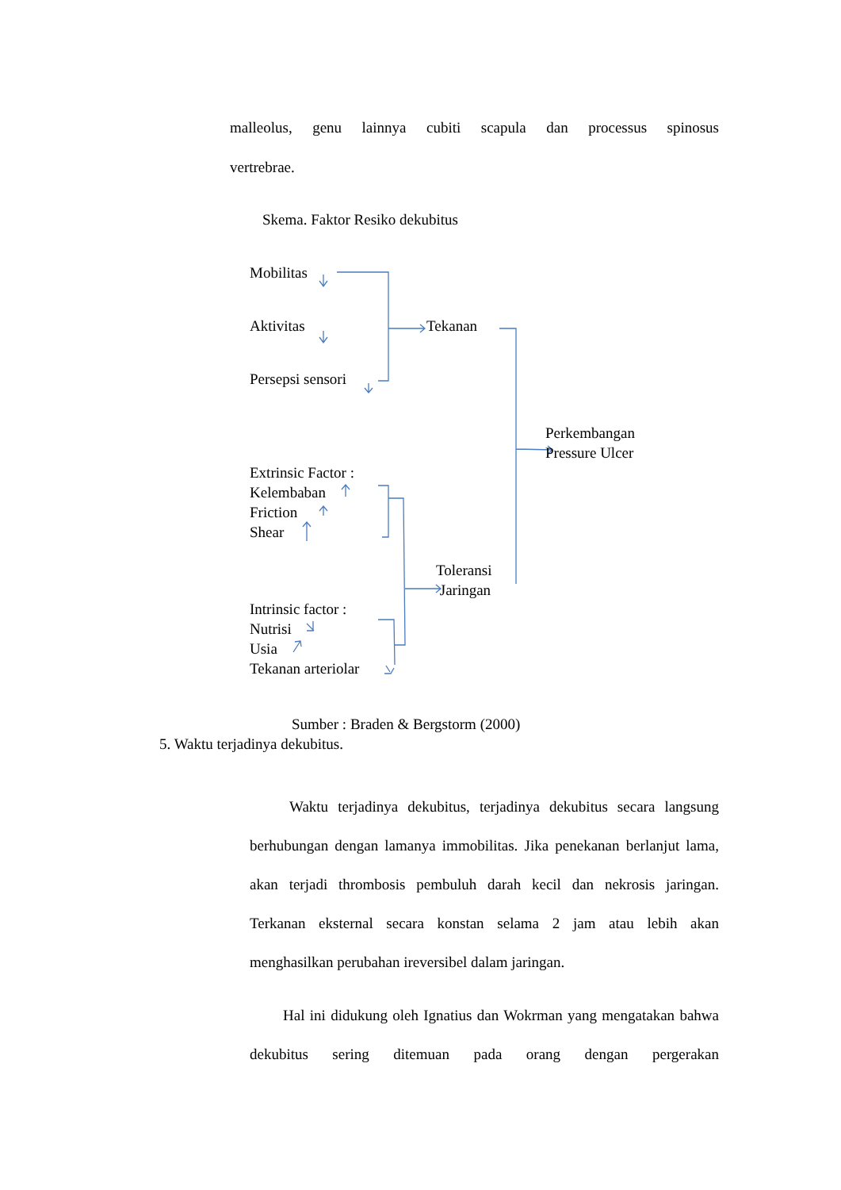malleolus, genu lainnya cubiti scapula dan processus spinosus
vertrebrae.
Skema. Faktor Resiko dekubitus
Mobilitas
Aktivitas
Persepsi sensori
Tekanan
Perkembangan
Pressure Ulcer
Extrinsic Factor :
Kelembaban
Friction
Shear
Toleransi
Jaringan
Intrinsic factor :
Nutrisi
Usia
Tekanan arteriolar
Sumber : Braden & Bergstorm (2000)
5. Waktu terjadinya dekubitus.
Waktu terjadinya dekubitus, terjadinya dekubitus secara langsung berhubungan dengan lamanya immobilitas. Jika penekanan berlanjut lama, akan terjadi thrombosis pembuluh darah kecil dan nekrosis jaringan. Terkanan eksternal secara konstan selama 2 jam atau lebih akan menghasilkan perubahan ireversibel dalam jaringan.
Hal ini didukung oleh Ignatius dan Wokrman yang mengatakan bahwa dekubitus sering ditemuan pada orang dengan pergerakan